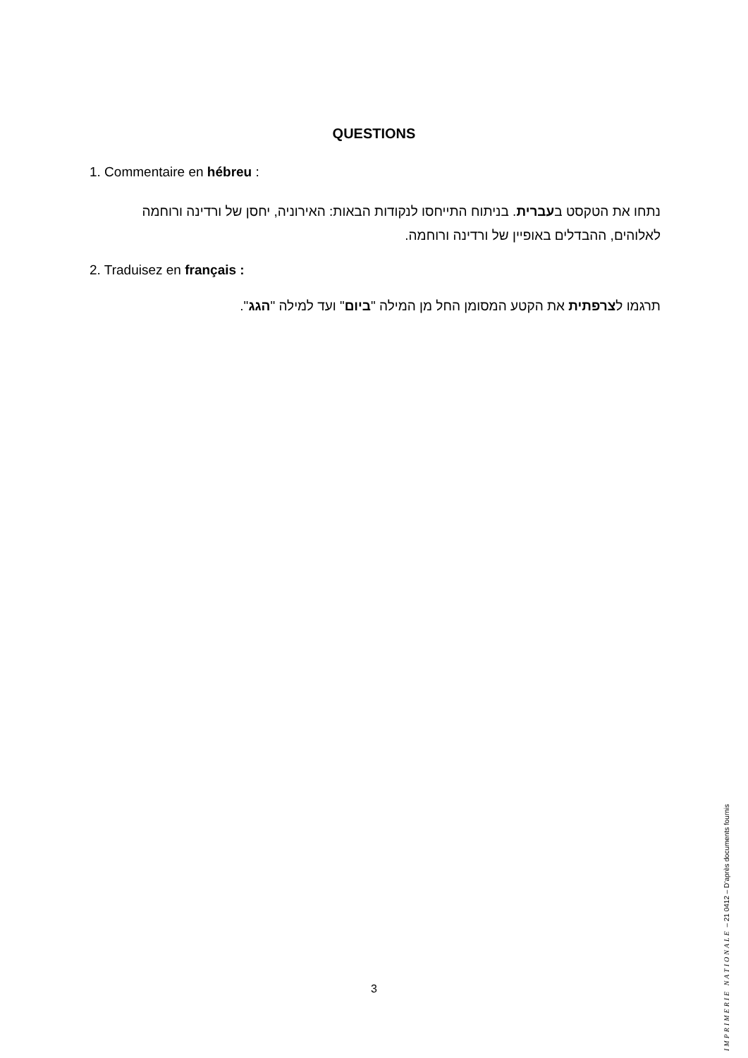QUESTIONS
1. Commentaire en hébreu :
נתחו את הטקסט בעברית. בניתוח התייחסו לנקודות הבאות: האירוניה, יחסן של ורדינה ורוחמה לאלוהים, ההבדלים באופיין של ורדינה ורוחמה.
2. Traduisez en français :
תרגמו לצרפתית את הקטע המסומן החל מן המילה "ביום" ועד למילה "הגג".
3
IMPRIMERIE NATIONALE – 21 0412 – D’après documents fournis